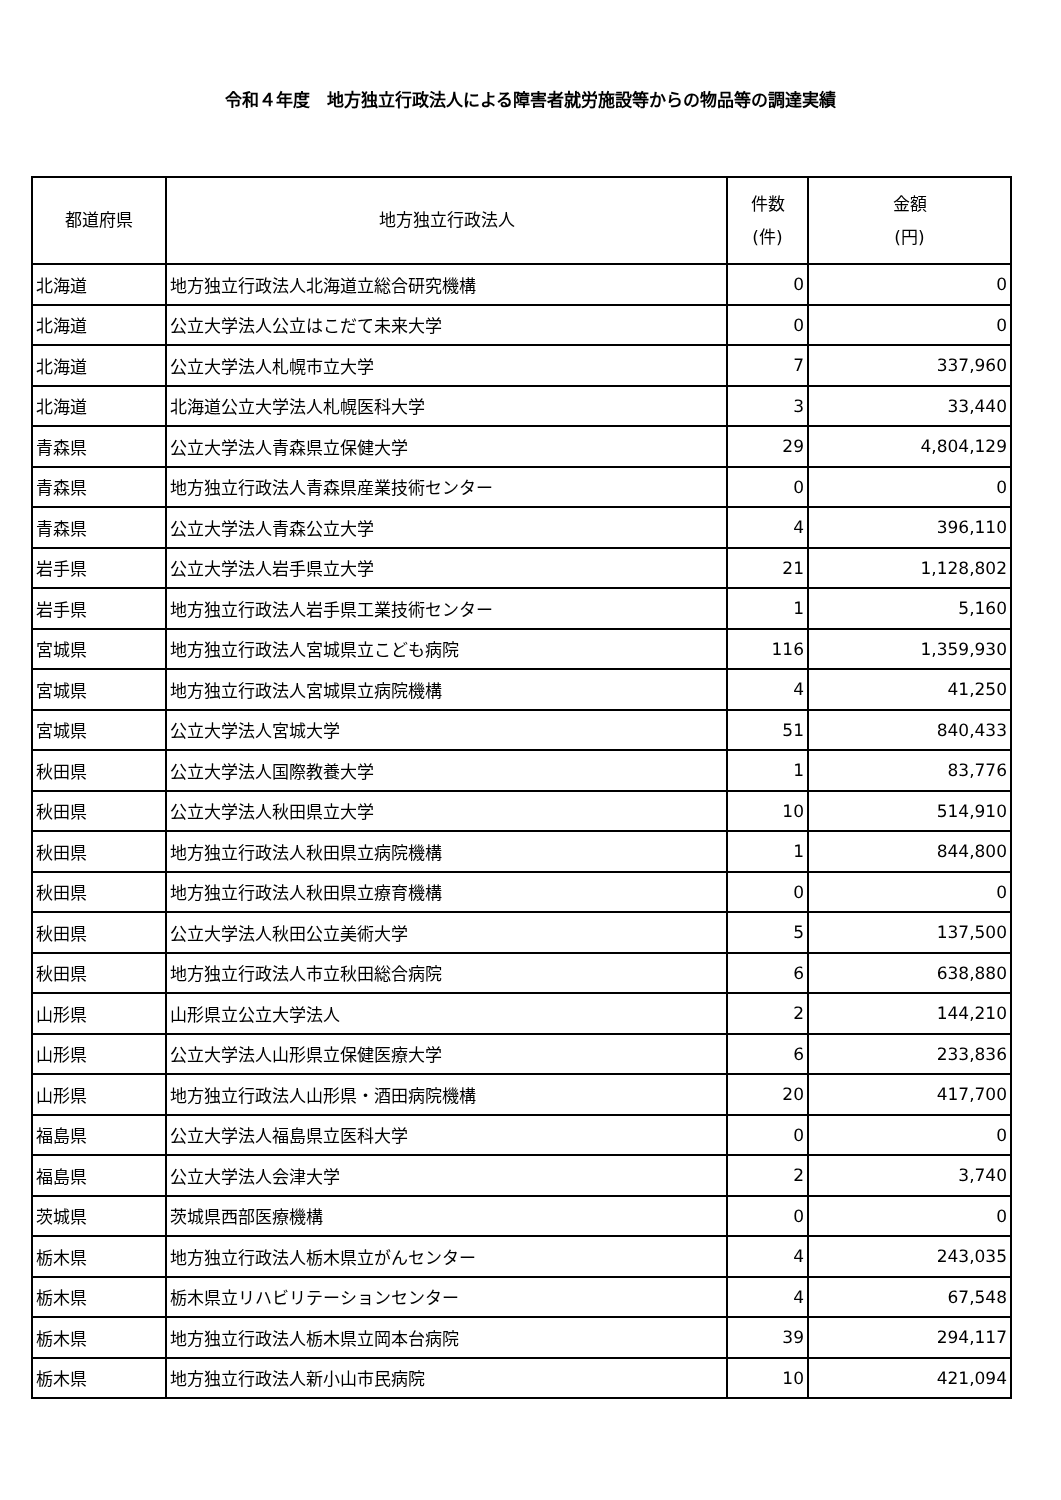令和４年度　地方独立行政法人による障害者就労施設等からの物品等の調達実績
| 都道府県 | 地方独立行政法人 | 件数 (件) | 金額 (円) |
| --- | --- | --- | --- |
| 北海道 | 地方独立行政法人北海道立総合研究機構 | 0 | 0 |
| 北海道 | 公立大学法人公立はこだて未来大学 | 0 | 0 |
| 北海道 | 公立大学法人札幌市立大学 | 7 | 337,960 |
| 北海道 | 北海道公立大学法人札幌医科大学 | 3 | 33,440 |
| 青森県 | 公立大学法人青森県立保健大学 | 29 | 4,804,129 |
| 青森県 | 地方独立行政法人青森県産業技術センター | 0 | 0 |
| 青森県 | 公立大学法人青森公立大学 | 4 | 396,110 |
| 岩手県 | 公立大学法人岩手県立大学 | 21 | 1,128,802 |
| 岩手県 | 地方独立行政法人岩手県工業技術センター | 1 | 5,160 |
| 宮城県 | 地方独立行政法人宮城県立こども病院 | 116 | 1,359,930 |
| 宮城県 | 地方独立行政法人宮城県立病院機構 | 4 | 41,250 |
| 宮城県 | 公立大学法人宮城大学 | 51 | 840,433 |
| 秋田県 | 公立大学法人国際教養大学 | 1 | 83,776 |
| 秋田県 | 公立大学法人秋田県立大学 | 10 | 514,910 |
| 秋田県 | 地方独立行政法人秋田県立病院機構 | 1 | 844,800 |
| 秋田県 | 地方独立行政法人秋田県立療育機構 | 0 | 0 |
| 秋田県 | 公立大学法人秋田公立美術大学 | 5 | 137,500 |
| 秋田県 | 地方独立行政法人市立秋田総合病院 | 6 | 638,880 |
| 山形県 | 山形県立公立大学法人 | 2 | 144,210 |
| 山形県 | 公立大学法人山形県立保健医療大学 | 6 | 233,836 |
| 山形県 | 地方独立行政法人山形県・酒田病院機構 | 20 | 417,700 |
| 福島県 | 公立大学法人福島県立医科大学 | 0 | 0 |
| 福島県 | 公立大学法人会津大学 | 2 | 3,740 |
| 茨城県 | 茨城県西部医療機構 | 0 | 0 |
| 栃木県 | 地方独立行政法人栃木県立がんセンター | 4 | 243,035 |
| 栃木県 | 栃木県立リハビリテーションセンター | 4 | 67,548 |
| 栃木県 | 地方独立行政法人栃木県立岡本台病院 | 39 | 294,117 |
| 栃木県 | 地方独立行政法人新小山市民病院 | 10 | 421,094 |